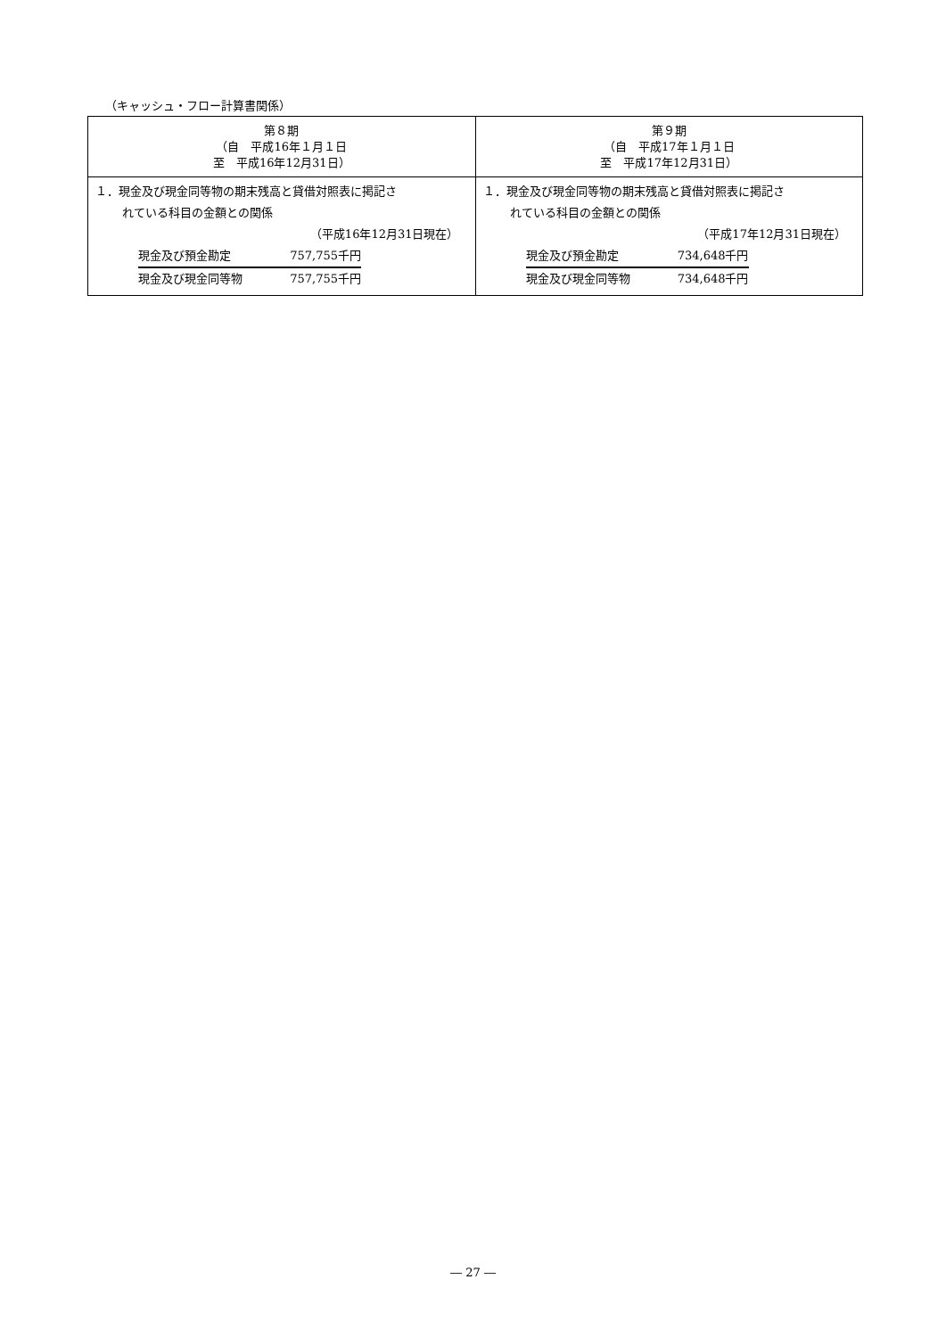（キャッシュ・フロー計算書関係）
| 第８期 （自 平成16年１月１日 至 平成16年12月31日） | 第９期 （自 平成17年１月１日 至 平成17年12月31日） |
| --- | --- |
| １．現金及び現金同等物の期末残高と貸借対照表に掲記さ れている科目の金額との関係 （平成16年12月31日現在） 現金及び預金勘定 757,755千円 現金及び現金同等物 757,755千円 | １．現金及び現金同等物の期末残高と貸借対照表に掲記さ れている科目の金額との関係 （平成17年12月31日現在） 現金及び預金勘定 734,648千円 現金及び現金同等物 734,648千円 |
― 27 ―